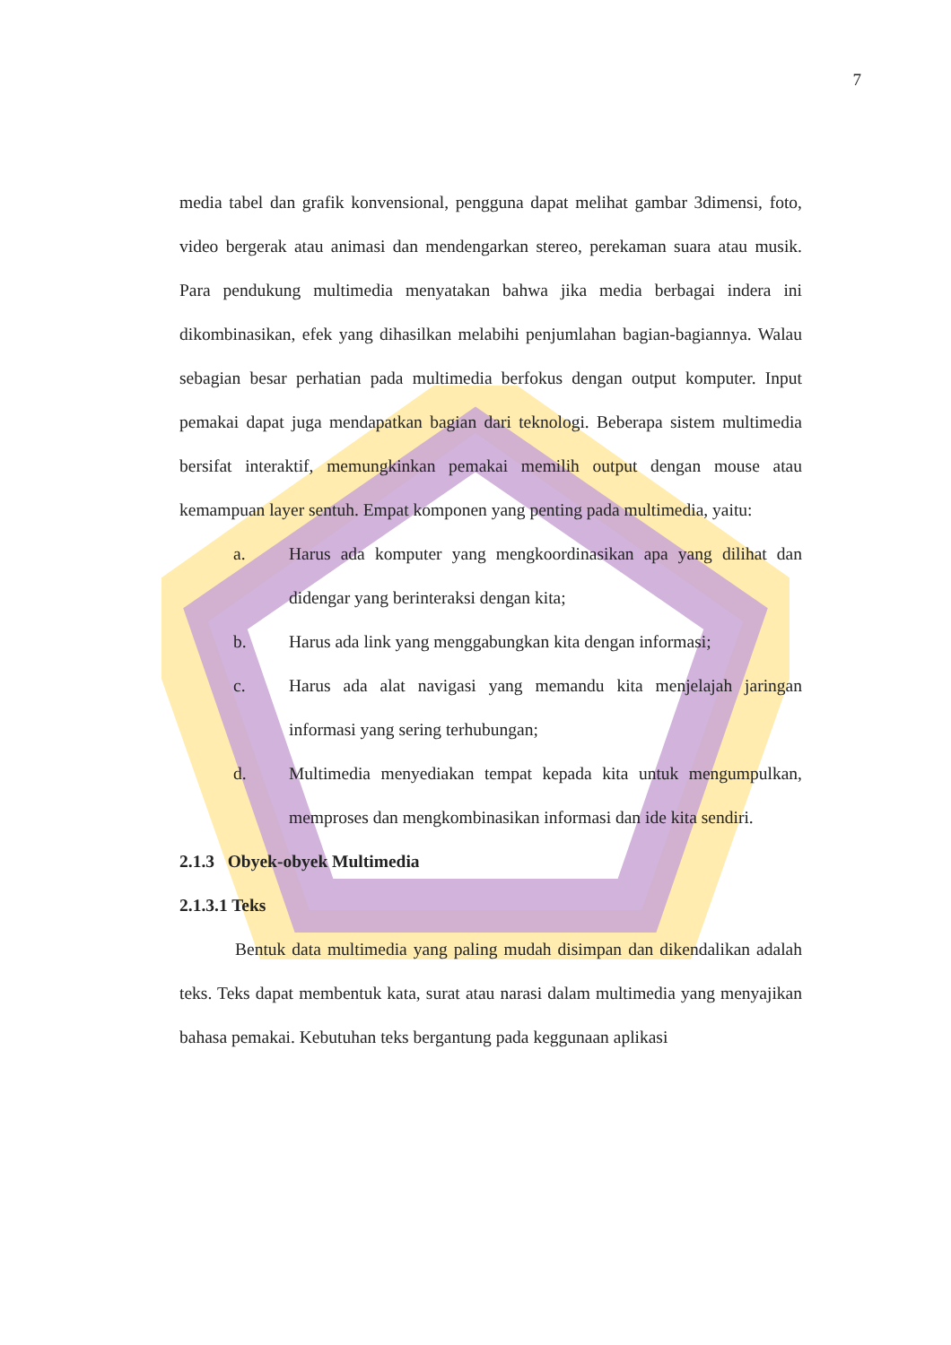7
media tabel dan grafik konvensional, pengguna dapat melihat gambar 3dimensi, foto, video bergerak atau animasi dan mendengarkan stereo, perekaman suara atau musik. Para pendukung multimedia menyatakan bahwa jika media berbagai indera ini dikombinasikan, efek yang dihasilkan melabihi penjumlahan bagian-bagiannya. Walau sebagian besar perhatian pada multimedia berfokus dengan output komputer. Input pemakai dapat juga mendapatkan bagian dari teknologi. Beberapa sistem multimedia bersifat interaktif, memungkinkan pemakai memilih output dengan mouse atau kemampuan layer sentuh. Empat komponen yang penting pada multimedia, yaitu:
a. Harus ada komputer yang mengkoordinasikan apa yang dilihat dan didengar yang berinteraksi dengan kita;
b. Harus ada link yang menggabungkan kita dengan informasi;
c. Harus ada alat navigasi yang memandu kita menjelajah jaringan informasi yang sering terhubungan;
d. Multimedia menyediakan tempat kepada kita untuk mengumpulkan, memproses dan mengkombinasikan informasi dan ide kita sendiri.
2.1.3 Obyek-obyek Multimedia
2.1.3.1 Teks
Bentuk data multimedia yang paling mudah disimpan dan dikendalikan adalah teks. Teks dapat membentuk kata, surat atau narasi dalam multimedia yang menyajikan bahasa pemakai. Kebutuhan teks bergantung pada keggunaan aplikasi